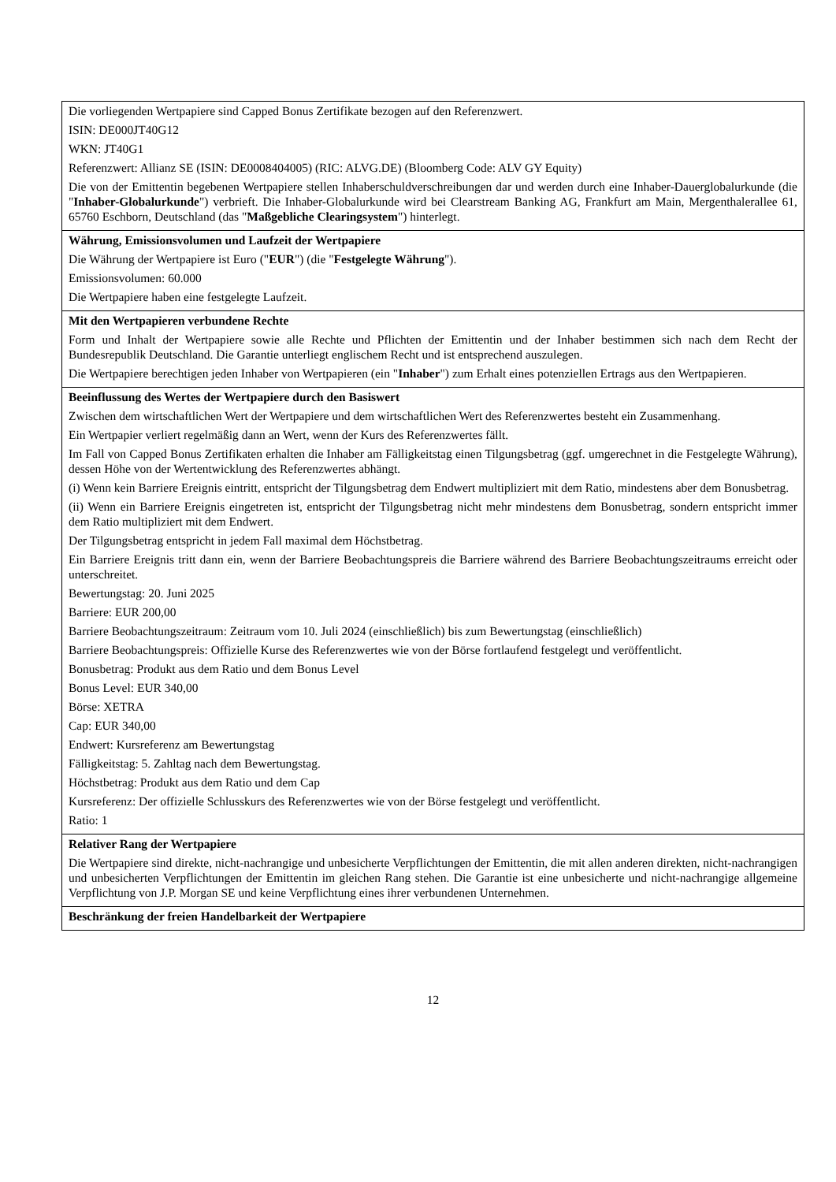| Die vorliegenden Wertpapiere sind Capped Bonus Zertifikate bezogen auf den Referenzwert. ISIN: DE000JT40G12 WKN: JT40G1 Referenzwert: Allianz SE (ISIN: DE0008404005) (RIC: ALVG.DE) (Bloomberg Code: ALV GY Equity) Die von der Emittentin begebenen Wertpapiere stellen Inhaberschuldverschreibungen dar und werden durch eine Inhaber-Dauerglobalurkunde (die " Inhaber-Globalurkunde ") verbrieft. Die Inhaber-Globalurkunde wird bei Clearstream Banking AG, Frankfurt am Main, Mergenthalerallee 61, 65760 Eschborn, Deutschland (das " Maßgebliche Clearingsystem ") hinterlegt. |
| Währung, Emissionsvolumen und Laufzeit der Wertpapiere Die Währung der Wertpapiere ist Euro (" EUR ") (die " Festgelegte Währung "). Emissionsvolumen: 60.000 Die Wertpapiere haben eine festgelegte Laufzeit. |
| Mit den Wertpapieren verbundene Rechte Form und Inhalt der Wertpapiere sowie alle Rechte und Pflichten der Emittentin und der Inhaber bestimmen sich nach dem Recht der Bundesrepublik Deutschland. Die Garantie unterliegt englischem Recht und ist entsprechend auszulegen. Die Wertpapiere berechtigen jeden Inhaber von Wertpapieren (ein " Inhaber ") zum Erhalt eines potenziellen Ertrags aus den Wertpapieren. |
| Beeinflussung des Wertes der Wertpapiere durch den Basiswert Zwischen dem wirtschaftlichen Wert der Wertpapiere und dem wirtschaftlichen Wert des Referenzwertes besteht ein Zusammenhang. Ein Wertpapier verliert regelmäßig dann an Wert, wenn der Kurs des Referenzwertes fällt. Im Fall von Capped Bonus Zertifikaten erhalten die Inhaber am Fälligkeitstag einen Tilgungsbetrag (ggf. umgerechnet in die Festgelegte Währung), dessen Höhe von der Wertentwicklung des Referenzwertes abhängt. (i) Wenn kein Barriere Ereignis eintritt, entspricht der Tilgungsbetrag dem Endwert multipliziert mit dem Ratio, mindestens aber dem Bonusbetrag. (ii) Wenn ein Barriere Ereignis eingetreten ist, entspricht der Tilgungsbetrag nicht mehr mindestens dem Bonusbetrag, sondern entspricht immer dem Ratio multipliziert mit dem Endwert. Der Tilgungsbetrag entspricht in jedem Fall maximal dem Höchstbetrag. Ein Barriere Ereignis tritt dann ein, wenn der Barriere Beobachtungspreis die Barriere während des Barriere Beobachtungszeitraums erreicht oder unterschreitet. Bewertungstag: 20. Juni 2025 Barriere: EUR 200,00 Barriere Beobachtungszeitraum: Zeitraum vom 10. Juli 2024 (einschließlich) bis zum Bewertungstag (einschließlich) Barriere Beobachtungspreis: Offizielle Kurse des Referenzwertes wie von der Börse fortlaufend festgelegt und veröffentlicht. Bonusbetrag: Produkt aus dem Ratio und dem Bonus Level Bonus Level: EUR 340,00 Börse: XETRA Cap: EUR 340,00 Endwert: Kursreferenz am Bewertungstag Fälligkeitstag: 5. Zahltag nach dem Bewertungstag. Höchstbetrag: Produkt aus dem Ratio und dem Cap Kursreferenz: Der offizielle Schlusskurs des Referenzwertes wie von der Börse festgelegt und veröffentlicht. Ratio: 1 |
| Relativer Rang der Wertpapiere Die Wertpapiere sind direkte, nicht-nachrangige und unbesicherte Verpflichtungen der Emittentin, die mit allen anderen direkten, nicht-nachrangigen und unbesicherten Verpflichtungen der Emittentin im gleichen Rang stehen. Die Garantie ist eine unbesicherte und nicht-nachrangige allgemeine Verpflichtung von J.P. Morgan SE und keine Verpflichtung eines ihrer verbundenen Unternehmen. |
| Beschränkung der freien Handelbarkeit der Wertpapiere |
12